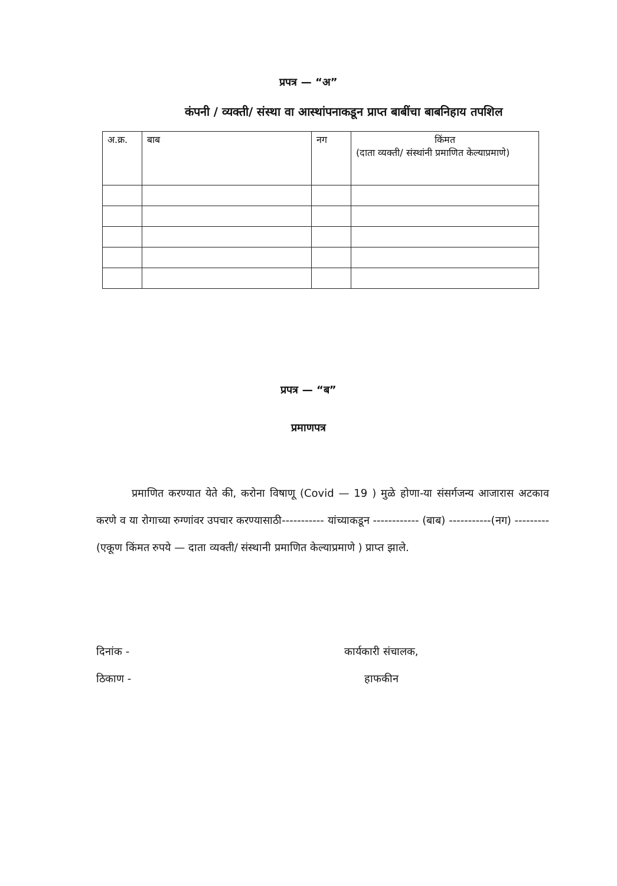प्रपत्र — “अ”
कंपनी / व्यक्ती/ संस्था वा आस्थांपनाकडून प्राप्त बाबींचा बाबनिहाय तपशिल
| अ.क्र. | बाब | नग | किंमत (दाता व्यक्ती/ संस्थांनी प्रमाणित केल्याप्रमाणे) |
प्रपत्र — “ब”
प्रमाणपत्र
प्रमाणित करण्यात येते की, करोना विषाणू (Covid — 19 ) मुळे होणा-या संसर्गजन्य आजारास अटकाव करणे व या रोगाच्या रुग्णांवर उपचार करण्यासाठी----------- यांच्याकडून ------------ (बाब) -----------(नग) ---------(एकूण किंमत रुपये — दाता व्यक्ती/ संस्थानी प्रमाणित केल्याप्रमाणे ) प्राप्त झाले.
दिनांक -
ठिकाण -
कार्यकारी संचालक,
हाफकीन